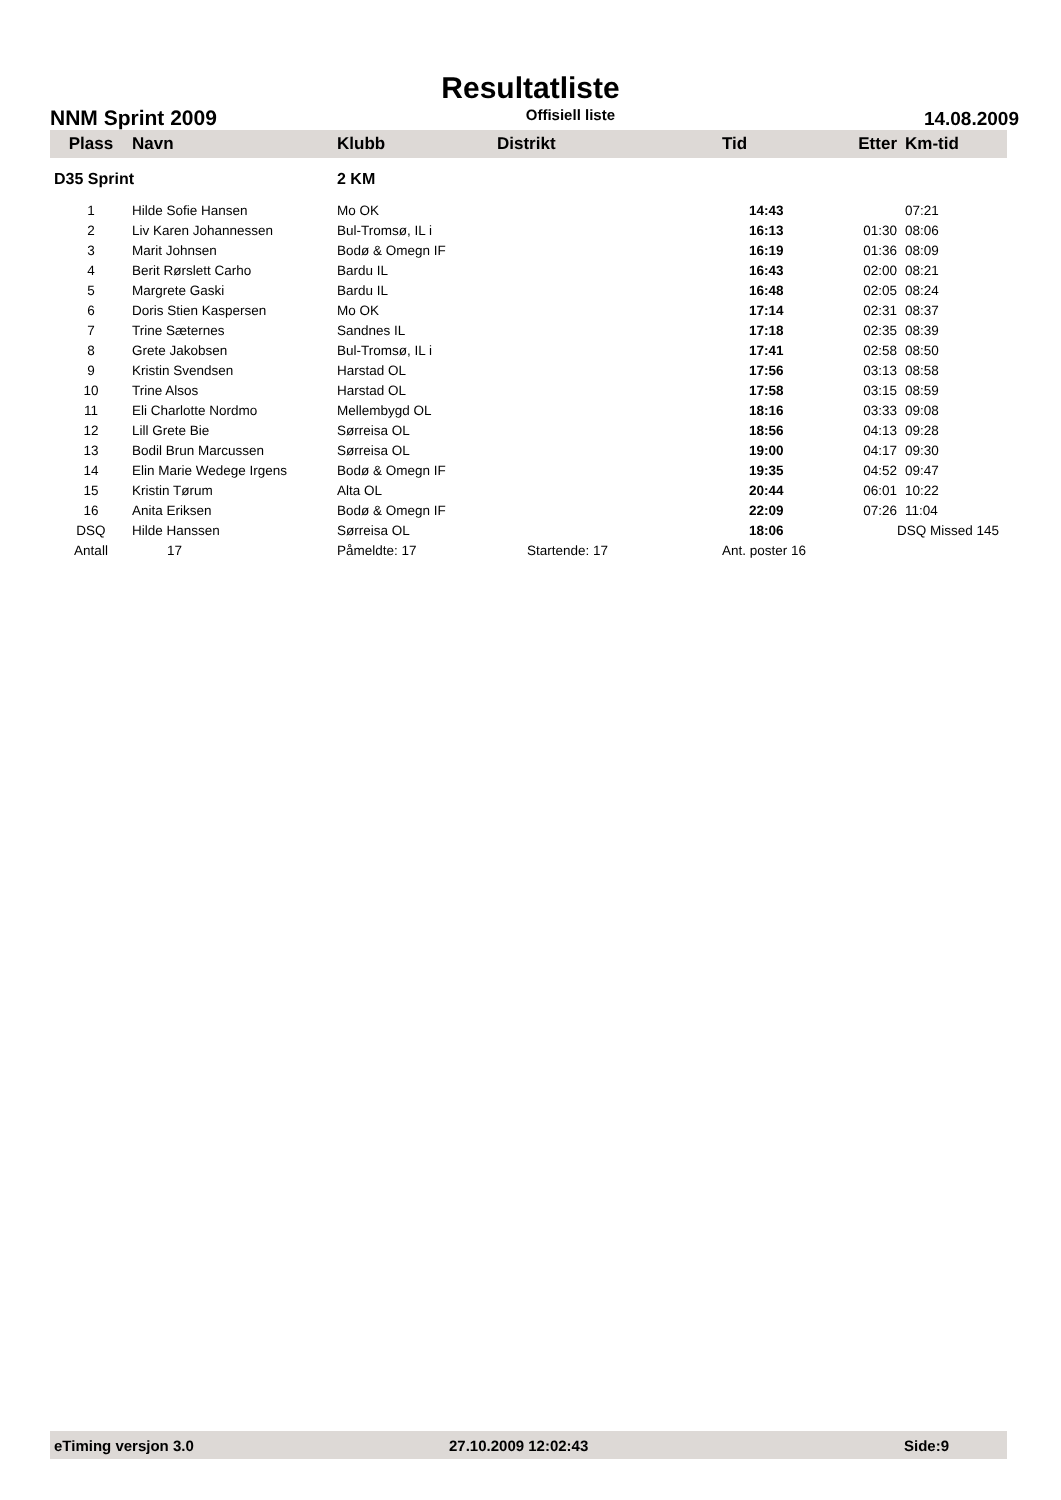Resultatliste
NNM Sprint 2009 Offisiell liste 14.08.2009
| Plass | Navn | Klubb | Distrikt | Tid | Etter | Km-tid |
| --- | --- | --- | --- | --- | --- | --- |
| D35 Sprint | | 2 KM | | | | |
| 1 | Hilde Sofie Hansen | Mo OK | | 14:43 | | 07:21 |
| 2 | Liv Karen Johannessen | Bul-Tromsø, IL i | | 16:13 | 01:30 | 08:06 |
| 3 | Marit Johnsen | Bodø & Omegn IF | | 16:19 | 01:36 | 08:09 |
| 4 | Berit Rørslett Carho | Bardu IL | | 16:43 | 02:00 | 08:21 |
| 5 | Margrete Gaski | Bardu IL | | 16:48 | 02:05 | 08:24 |
| 6 | Doris Stien Kaspersen | Mo OK | | 17:14 | 02:31 | 08:37 |
| 7 | Trine Sæternes | Sandnes IL | | 17:18 | 02:35 | 08:39 |
| 8 | Grete Jakobsen | Bul-Tromsø, IL i | | 17:41 | 02:58 | 08:50 |
| 9 | Kristin Svendsen | Harstad OL | | 17:56 | 03:13 | 08:58 |
| 10 | Trine Alsos | Harstad OL | | 17:58 | 03:15 | 08:59 |
| 11 | Eli Charlotte Nordmo | Mellembygd OL | | 18:16 | 03:33 | 09:08 |
| 12 | Lill Grete Bie | Sørreisa OL | | 18:56 | 04:13 | 09:28 |
| 13 | Bodil Brun Marcussen | Sørreisa OL | | 19:00 | 04:17 | 09:30 |
| 14 | Elin Marie Wedege Irgens | Bodø & Omegn IF | | 19:35 | 04:52 | 09:47 |
| 15 | Kristin Tørum | Alta OL | | 20:44 | 06:01 | 10:22 |
| 16 | Anita Eriksen | Bodø & Omegn IF | | 22:09 | 07:26 | 11:04 |
| DSQ | Hilde Hanssen | Sørreisa OL | | 18:06 | | DSQ Missed 145 |
| Antall | 17 | Påmeldte: 17 | Startende: 17 | Ant. poster 16 | | |
eTiming versjon 3.0 27.10.2009 12:02:43 Side:9